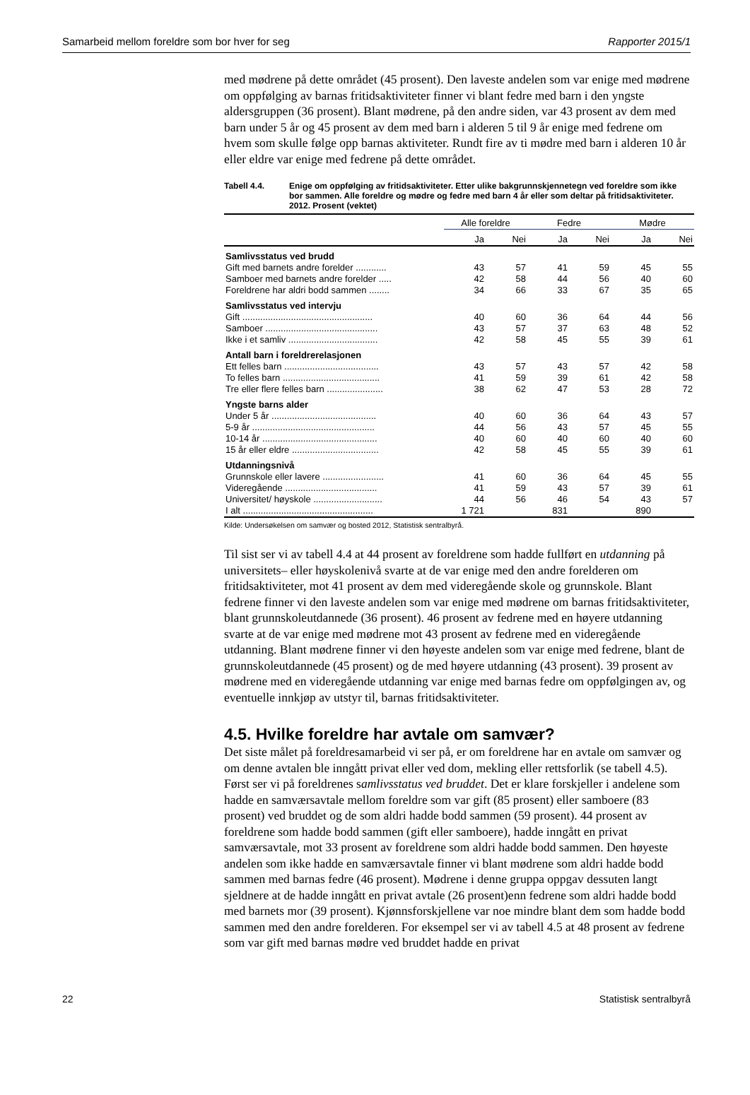Samarbeid mellom foreldre som bor hver for seg Rapporter 2015/1
med mødrene på dette området (45 prosent). Den laveste andelen som var enige med mødrene om oppfølging av barnas fritidsaktiviteter finner vi blant fedre med barn i den yngste aldersgruppen (36 prosent). Blant mødrene, på den andre siden, var 43 prosent av dem med barn under 5 år og 45 prosent av dem med barn i alderen 5 til 9 år enige med fedrene om hvem som skulle følge opp barnas aktiviteter. Rundt fire av ti mødre med barn i alderen 10 år eller eldre var enige med fedrene på dette området.
Tabell 4.4. Enige om oppfølging av fritidsaktiviteter. Etter ulike bakgrunnskjennetegn ved foreldre som ikke bor sammen. Alle foreldre og mødre og fedre med barn 4 år eller som deltar på fritidsaktiviteter. 2012. Prosent (vektet)
| | Alle foreldre | | Fedre | | Mødre | |
| --- | --- | --- | --- | --- | --- | --- |
| | Ja | Nei | Ja | Nei | Ja | Nei |
| Samlivsstatus ved brudd | | | | | | |
| Gift med barnets andre forelder ............ | 43 | 57 | 41 | 59 | 45 | 55 |
| Samboer med barnets andre forelder ..... | 42 | 58 | 44 | 56 | 40 | 60 |
| Foreldrene har aldri bodd sammen ........ | 34 | 66 | 33 | 67 | 35 | 65 |
| Samlivsstatus ved intervju | | | | | | |
| Gift ................................................... | 40 | 60 | 36 | 64 | 44 | 56 |
| Samboer ............................................ | 43 | 57 | 37 | 63 | 48 | 52 |
| Ikke i et samliv ................................... | 42 | 58 | 45 | 55 | 39 | 61 |
| Antall barn i foreldrerelasjonen | | | | | | |
| Ett felles barn ..................................... | 43 | 57 | 43 | 57 | 42 | 58 |
| To felles barn ...................................... | 41 | 59 | 39 | 61 | 42 | 58 |
| Tre eller flere felles barn ...................... | 38 | 62 | 47 | 53 | 28 | 72 |
| Yngste barns alder | | | | | | |
| Under 5 år ......................................... | 40 | 60 | 36 | 64 | 43 | 57 |
| 5-9 år ................................................ | 44 | 56 | 43 | 57 | 45 | 55 |
| 10-14 år ............................................. | 40 | 60 | 40 | 60 | 40 | 60 |
| 15 år eller eldre .................................. | 42 | 58 | 45 | 55 | 39 | 61 |
| Utdanningsnivå | | | | | | |
| Grunnskole eller lavere ........................ | 41 | 60 | 36 | 64 | 45 | 55 |
| Videregående .................................... | 41 | 59 | 43 | 57 | 39 | 61 |
| Universitet/ høyskole ........................... | 44 | 56 | 46 | 54 | 43 | 57 |
| I alt ................................................... | 1 721 | | 831 | | 890 | |
Kilde: Undersøkelsen om samvær og bosted 2012, Statistisk sentralbyrå.
Til sist ser vi av tabell 4.4 at 44 prosent av foreldrene som hadde fullført en utdanning på universitets– eller høyskolenivå svarte at de var enige med den andre forelderen om fritidsaktiviteter, mot 41 prosent av dem med videregående skole og grunnskole. Blant fedrene finner vi den laveste andelen som var enige med mødrene om barnas fritidsaktiviteter, blant grunnskoleutdannede (36 prosent). 46 prosent av fedrene med en høyere utdanning svarte at de var enige med mødrene mot 43 prosent av fedrene med en videregående utdanning. Blant mødrene finner vi den høyeste andelen som var enige med fedrene, blant de grunnskoleutdannede (45 prosent) og de med høyere utdanning (43 prosent). 39 prosent av mødrene med en videregående utdanning var enige med barnas fedre om oppfølgingen av, og eventuelle innkjøp av utstyr til, barnas fritidsaktiviteter.
4.5. Hvilke foreldre har avtale om samvær?
Det siste målet på foreldresamarbeid vi ser på, er om foreldrene har en avtale om samvær og om denne avtalen ble inngått privat eller ved dom, mekling eller rettsforlik (se tabell 4.5). Først ser vi på foreldrenes samlivsstatus ved bruddet. Det er klare forskjeller i andelene som hadde en samværsavtale mellom foreldre som var gift (85 prosent) eller samboere (83 prosent) ved bruddet og de som aldri hadde bodd sammen (59 prosent). 44 prosent av foreldrene som hadde bodd sammen (gift eller samboere), hadde inngått en privat samværsavtale, mot 33 prosent av foreldrene som aldri hadde bodd sammen. Den høyeste andelen som ikke hadde en samværsavtale finner vi blant mødrene som aldri hadde bodd sammen med barnas fedre (46 prosent). Mødrene i denne gruppa oppgav dessuten langt sjeldnere at de hadde inngått en privat avtale (26 prosent)enn fedrene som aldri hadde bodd med barnets mor (39 prosent). Kjønnsforskjellene var noe mindre blant dem som hadde bodd sammen med den andre forelderen. For eksempel ser vi av tabell 4.5 at 48 prosent av fedrene som var gift med barnas mødre ved bruddet hadde en privat
22 Statistisk sentralbyrå